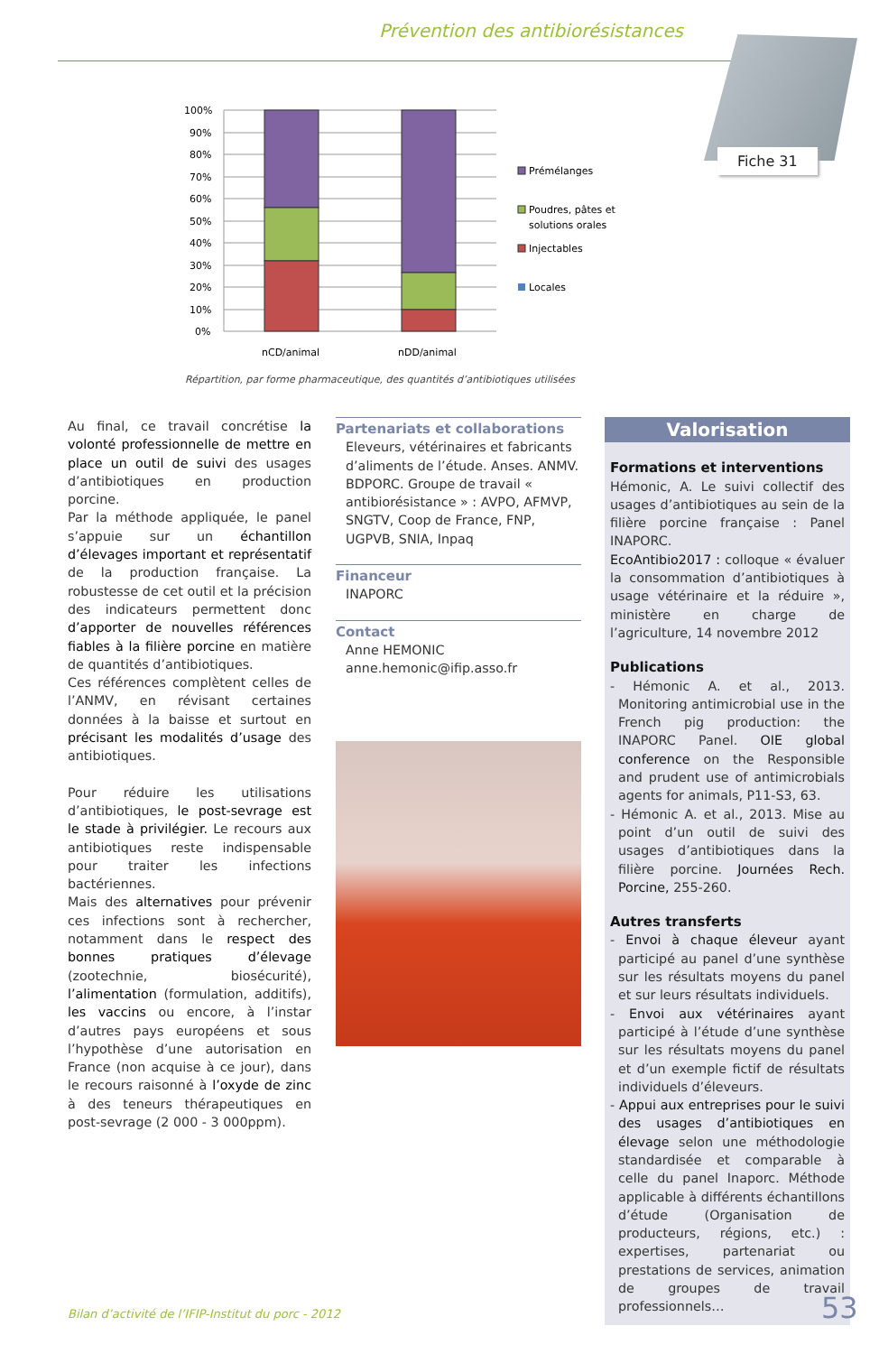Prévention des antibiorésistances
Fiche 31
100%
90%
80%
70%
60%
50%
40%
30%
20%
10%
0%
nCD/animal
nDD/animal
Prémélanges
Poudres, pâtes et
solutions orales
Injectables
Locales
Répartition, par forme pharmaceutique, des quantités d’antibiotiques utilisées
Au final, ce travail concrétise la volonté professionnelle de mettre en place un outil de suivi des usages d’antibiotiques en production porcine.
Par la méthode appliquée, le panel s’appuie sur un échantillon d’élevages important et représentatif de la production française. La robustesse de cet outil et la précision des indicateurs permettent donc d’apporter de nouvelles références fiables à la filière porcine en matière de quantités d’antibiotiques.
Ces références complètent celles de l’ANMV, en révisant certaines données à la baisse et surtout en précisant les modalités d’usage des antibiotiques.
Pour réduire les utilisations d’antibiotiques, le post-sevrage est le stade à privilégier. Le recours aux antibiotiques reste indispensable pour traiter les infections bactériennes.
Mais des alternatives pour prévenir ces infections sont à rechercher, notamment dans le respect des bonnes pratiques d’élevage (zootechnie, biosécurité), l’alimentation (formulation, additifs), les vaccins ou encore, à l’instar d’autres pays européens et sous l’hypothèse d’une autorisation en France (non acquise à ce jour), dans le recours raisonné à l’oxyde de zinc à des teneurs thérapeutiques en post-sevrage (2 000 - 3 000ppm).
Partenariats et collaborations
Eleveurs, vétérinaires et fabricants d’aliments de l’étude. Anses. ANMV. BDPORC. Groupe de travail « antibiorésistance » : AVPO, AFMVP, SNGTV, Coop de France, FNP, UGPVB, SNIA, Inpaq
Financeur
INAPORC
Contact
Anne HEMONIC
anne.hemonic@ifip.asso.fr
Valorisation
Formations et interventions
Hémonic, A. Le suivi collectif des usages d’antibiotiques au sein de la filière porcine française : Panel INAPORC.
EcoAntibio2017 : colloque « évaluer la consommation d’antibiotiques à usage vétérinaire et la réduire », ministère en charge de l’agriculture, 14 novembre 2012
Publications
- Hémonic A. et al., 2013. Monitoring antimicrobial use in the French pig production: the INAPORC Panel. OIE global conference on the Responsible and prudent use of antimicrobials agents for animals, P11-S3, 63.
- Hémonic A. et al., 2013. Mise au point d’un outil de suivi des usages d’antibiotiques dans la filière porcine. Journées Rech. Porcine, 255-260.
Autres transferts
- Envoi à chaque éleveur ayant participé au panel d’une synthèse sur les résultats moyens du panel et sur leurs résultats individuels.
- Envoi aux vétérinaires ayant participé à l’étude d’une synthèse sur les résultats moyens du panel et d’un exemple fictif de résultats individuels d’éleveurs.
- Appui aux entreprises pour le suivi des usages d’antibiotiques en élevage selon une méthodologie standardisée et comparable à celle du panel Inaporc. Méthode applicable à différents échantillons d’étude (Organisation de producteurs, régions, etc.) : expertises, partenariat ou prestations de services, animation de groupes de travail professionnels…
Bilan d’activité de l’IFIP-Institut du porc - 2012
53